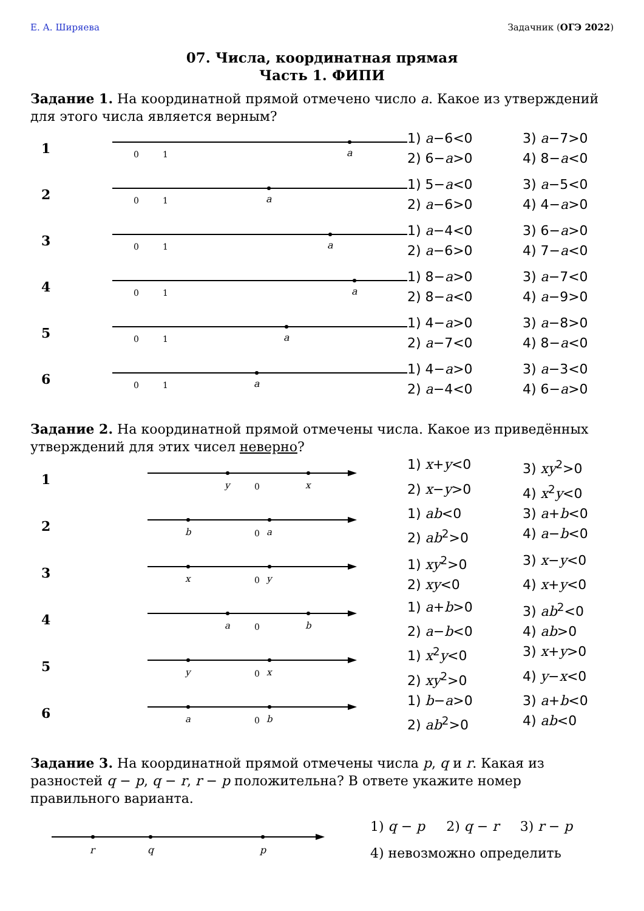Е. А. Ширяева Задачник (ОГЭ 2022)
07. Числа, координатная прямая
Часть 1. ФИПИ
Задание 1. На координатной прямой отмечено число a. Какое из утверждений для этого числа является верным?
1
0
1
a
1) a−6<0 3) a−7>0 2) 6−a>0 4) 8−a<0
2
0
1
a
1) 5−a<0 3) a−5<0 2) a−6>0 4) 4−a>0
3
0
1
a
1) a−4<0 3) 6−a>0 2) a−6>0 4) 7−a<0
4
0
1
a
1) 8−a>0 3) a−7<0 2) 8−a<0 4) a−9>0
5
0
1
a
1) 4−a>0 3) a−8>0 2) a−7<0 4) 8−a<0
6
0
1
a
1) 4−a>0 3) a−3<0 2) a−4<0 4) 6−a>0
Задание 2. На координатной прямой отмечены числа. Какое из приведённых утверждений для этих чисел неверно?
1
y
0
x
1) x+y<0 3) xy<sup>2</sup>>0 2) x−y>0 4) x<sup>2</sup>y<0
2
b
0
a
1) ab<0 3) a+b<0 2) ab<sup>2</sup>>0 4) a−b<0
3
x
0
y
1) xy<sup>2</sup>>0 3) x−y<0 2) xy<0 4) x+y<0
4
a
0
b
1) a+b>0 3) ab<sup>2</sup><0 2) a−b<0 4) ab>0
5
y
0
x
1) x<sup>2</sup>y<0 3) x+y>0 2) xy<sup>2</sup>>0 4) y−x<0
6
a
0
b
1) b−a>0 3) a+b<0 2) ab<sup>2</sup>>0 4) ab<0
Задание 3. На координатной прямой отмечены числа p, q и r. Какая из разностей q − p, q − r, r − p положительна? В ответе укажите номер правильного варианта.
r
q
p
1) q − p 2) q − r 3) r − p
4) невозможно определить